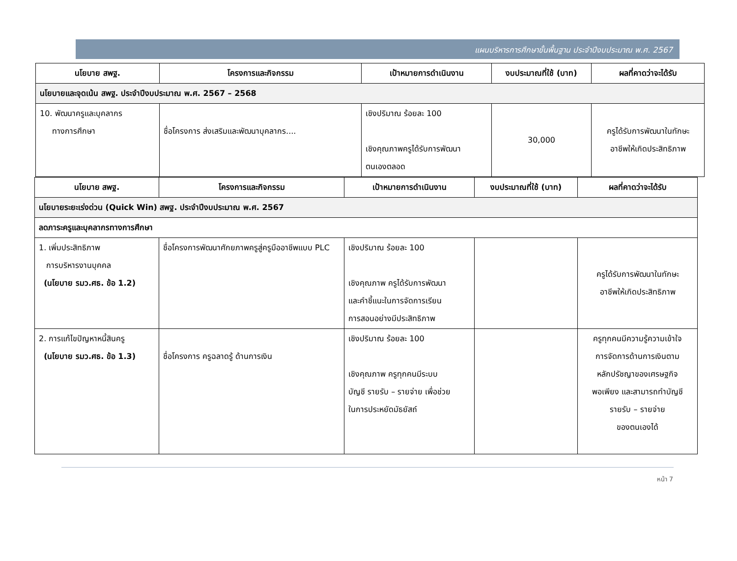แผนบริหารการศึกษาขั้นพื้นฐาน ประจำปีงบประมาณ พ.ศ. 2567
| นโยบาย สพฐ. | โครงการและกิจกรรม | เป้าหมายการดำเนินงาน | งบประมาณที่ใช้ (บาท) | ผลที่คาดว่าจะได้รับ |
| --- | --- | --- | --- | --- |
| นโยบายและจุดเน้น สพฐ. ประจำปีงบประมาณ พ.ศ. 2567 – 2568 | | | | |
| 10. พัฒนาครูและบุคลากร ทางการศึกษา | ชื่อโครงการ ส่งเสริมและพัฒนาบุคลากร.... | เชิงปริมาณ ร้อยละ 100 เชิงคุณภาพครูได้รับการพัฒนา ตนเองตลอด | 30,000 | ครูได้รับการพัฒนาในทักษะ อาชีพให้เกิดประสิทธิภาพ |
| นโยบาย สพฐ. | โครงการและกิจกรรม | เป้าหมายการดำเนินงาน | งบประมาณที่ใช้ (บาท) | ผลที่คาดว่าจะได้รับ |
| --- | --- | --- | --- | --- |
| นโยบายระยะเร่งด่วน (Quick Win) สพฐ. ประจำปีงบประมาณ พ.ศ. 2567 | | | | |
| ลดภาระครูและบุคลากรทางการศึกษา | | | | |
| 1. เพิ่มประสิทธิภาพ การบริหารงานบุคคล (นโยบาย รมว.ศธ. ข้อ 1.2) | ชื่อโครงการพัฒนาศักยภาพครูสู่ครูมืออาชีพแบบ PLC | เชิงปริมาณ ร้อยละ 100 เชิงคุณภาพ ครูได้รับการพัฒนา และคำชี้แนะในการจัดการเรียน การสอนอย่างมีประสิทธิภาพ | | ครูได้รับการพัฒนาในทักษะ อาชีพให้เกิดประสิทธิภาพ |
| 2. การแก้ไขปัญหาหนี้สินครู (นโยบาย รมว.ศธ. ข้อ 1.3) | ชื่อโครงการ ครูฉลาดรู้ ด้านการเงิน | เชิงปริมาณ ร้อยละ 100 เชิงคุณภาพ ครูทุกคนมีระบบ บัญชี รายรับ – รายจ่าย เพื่อช่วย ในการประหยัดมัธยัสถ์ | | ครูทุกคนมีความรู้ความเข้าใจ การจัดการด้านการเงินตาม หลักปรัชญาของเศรษฐกิจ พอเพียง และสามารถทำบัญชี รายรับ – รายจ่าย ของตนเองได้ |
หน้า 7